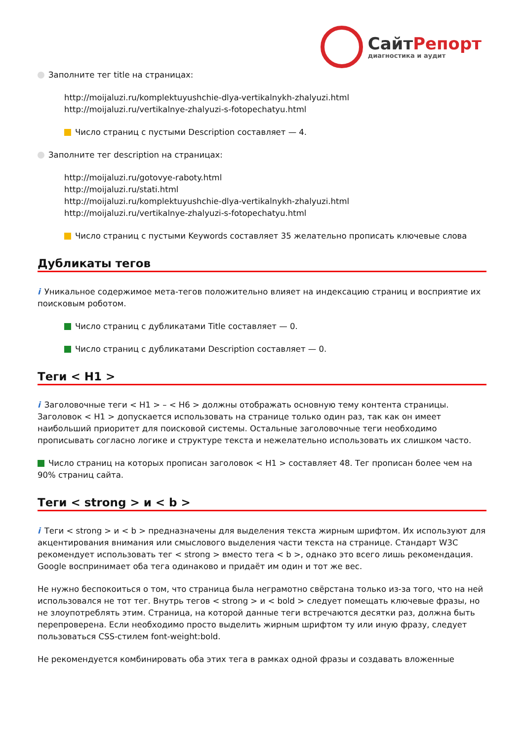СайтРепорт
диагностика и аудит
Заполните тег title на страницах:
http://moijaluzi.ru/komplektuyushchie-dlya-vertikalnykh-zhalyuzi.html
http://moijaluzi.ru/vertikalnye-zhalyuzi-s-fotopechatyu.html
Число страниц с пустыми Description составляет — 4.
Заполните тег description на страницах:
http://moijaluzi.ru/gotovye-raboty.html
http://moijaluzi.ru/stati.html
http://moijaluzi.ru/komplektuyushchie-dlya-vertikalnykh-zhalyuzi.html
http://moijaluzi.ru/vertikalnye-zhalyuzi-s-fotopechatyu.html
Число страниц с пустыми Keywords составляет 35 желательно прописать ключевые слова
Дубликаты тегов
i Уникальное содержимое мета-тегов положительно влияет на индексацию страниц и восприятие их поисковым роботом.
Число страниц с дубликатами Title составляет — 0.
Число страниц с дубликатами Description составляет — 0.
Теги < H1 >
i Заголовочные теги < H1 > – < H6 > должны отображать основную тему контента страницы. Заголовок < H1 > допускается использовать на странице только один раз, так как он имеет наибольший приоритет для поисковой системы. Остальные заголовочные теги необходимо прописывать согласно логике и структуре текста и нежелательно использовать их слишком часто.
Число страниц на которых прописан заголовок < H1 > составляет 48. Тег прописан более чем на 90% страниц сайта.
Теги < strong > и < b >
i Теги < strong > и < b > предназначены для выделения текста жирным шрифтом. Их используют для акцентирования внимания или смыслового выделения части текста на странице. Стандарт W3C рекомендует использовать тег < strong > вместо тега < b >, однако это всего лишь рекомендация. Google воспринимает оба тега одинаково и придаёт им один и тот же вес.
Не нужно беспокоиться о том, что страница была неграмотно свёрстана только из-за того, что на ней использовался не тот тег. Внутрь тегов < strong > и < bold > следует помещать ключевые фразы, но не злоупотреблять этим. Страница, на которой данные теги встречаются десятки раз, должна быть перепроверена. Если необходимо просто выделить жирным шрифтом ту или иную фразу, следует пользоваться CSS-стилем font-weight:bold.
Не рекомендуется комбинировать оба этих тега в рамках одной фразы и создавать вложенные